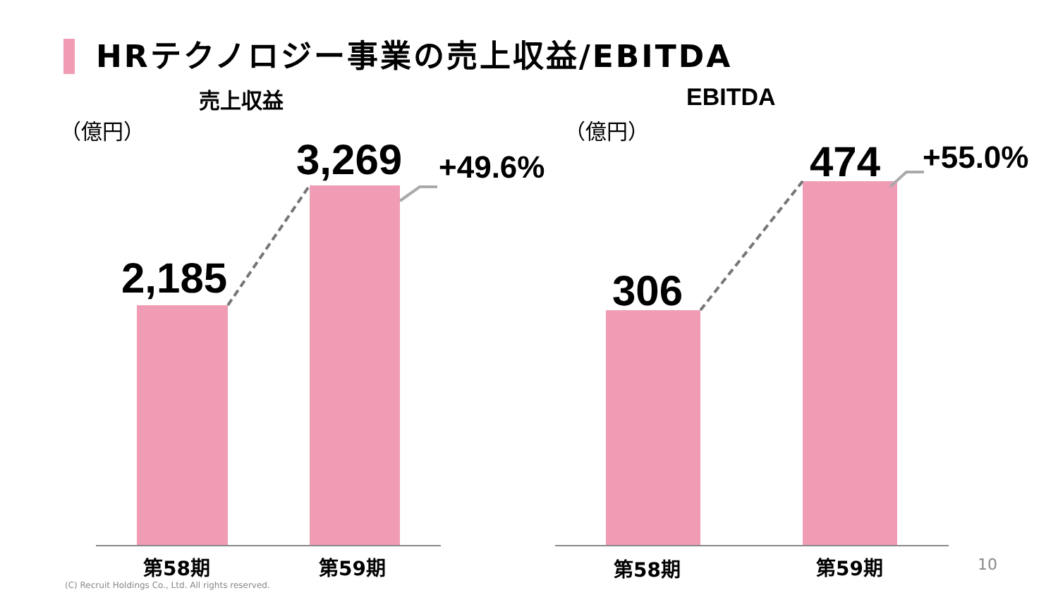HRテクノロジー事業の売上収益/EBITDA
売上収益 EBITDA
（億円） （億円）
2,185
3,269 +49.6%
306
474 +55.0%
第58期 第59期 第58期 第59期 10
(C) Recruit Holdings Co., Ltd. All rights reserved.